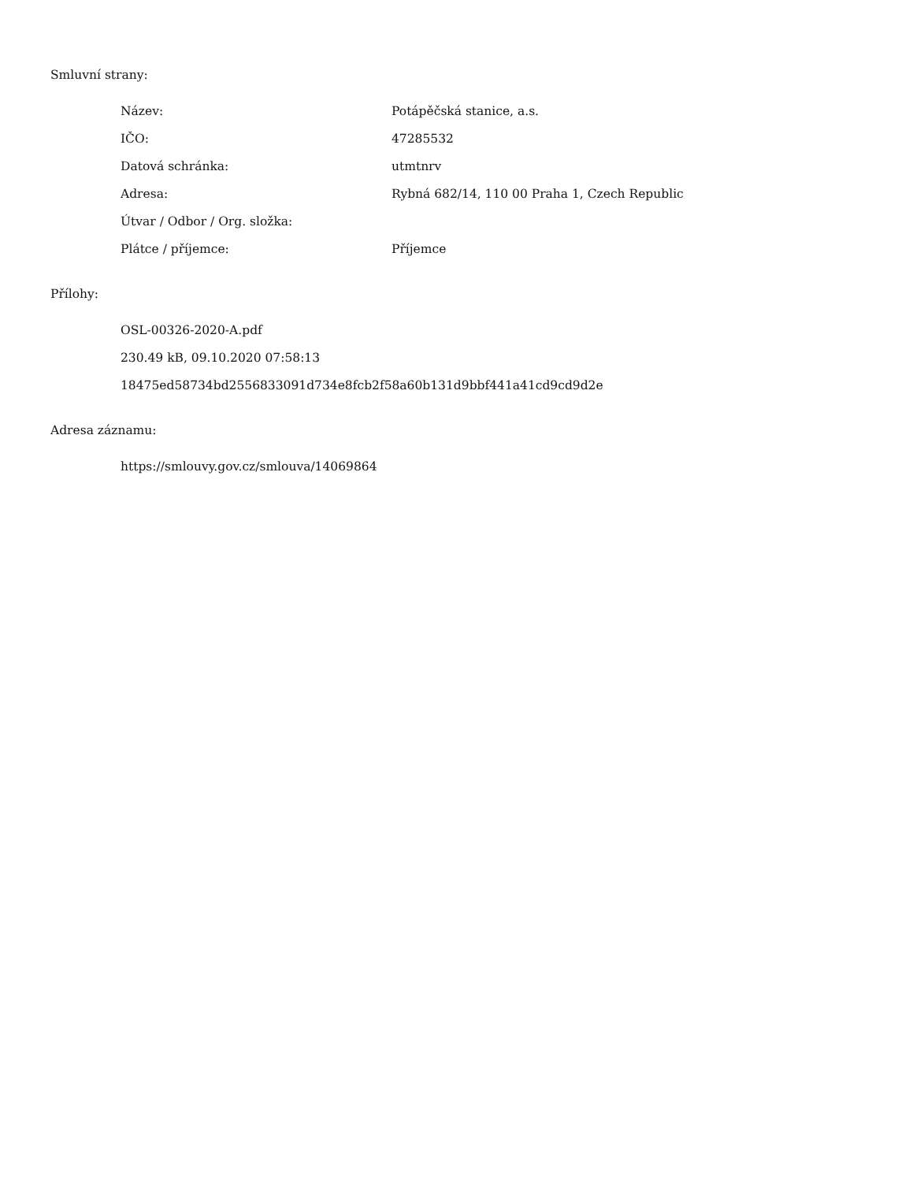Smluvní strany:
| Název: | Potápěčská stanice, a.s. |
| IČO: | 47285532 |
| Datová schránka: | utmtnrv |
| Adresa: | Rybná 682/14, 110 00 Praha 1, Czech Republic |
| Útvar / Odbor / Org. složka: | |
| Plátce / příjemce: | Příjemce |
Přílohy:
OSL-00326-2020-A.pdf
230.49 kB, 09.10.2020 07:58:13
18475ed58734bd2556833091d734e8fcb2f58a60b131d9bbf441a41cd9cd9d2e
Adresa záznamu:
https://smlouvy.gov.cz/smlouva/14069864